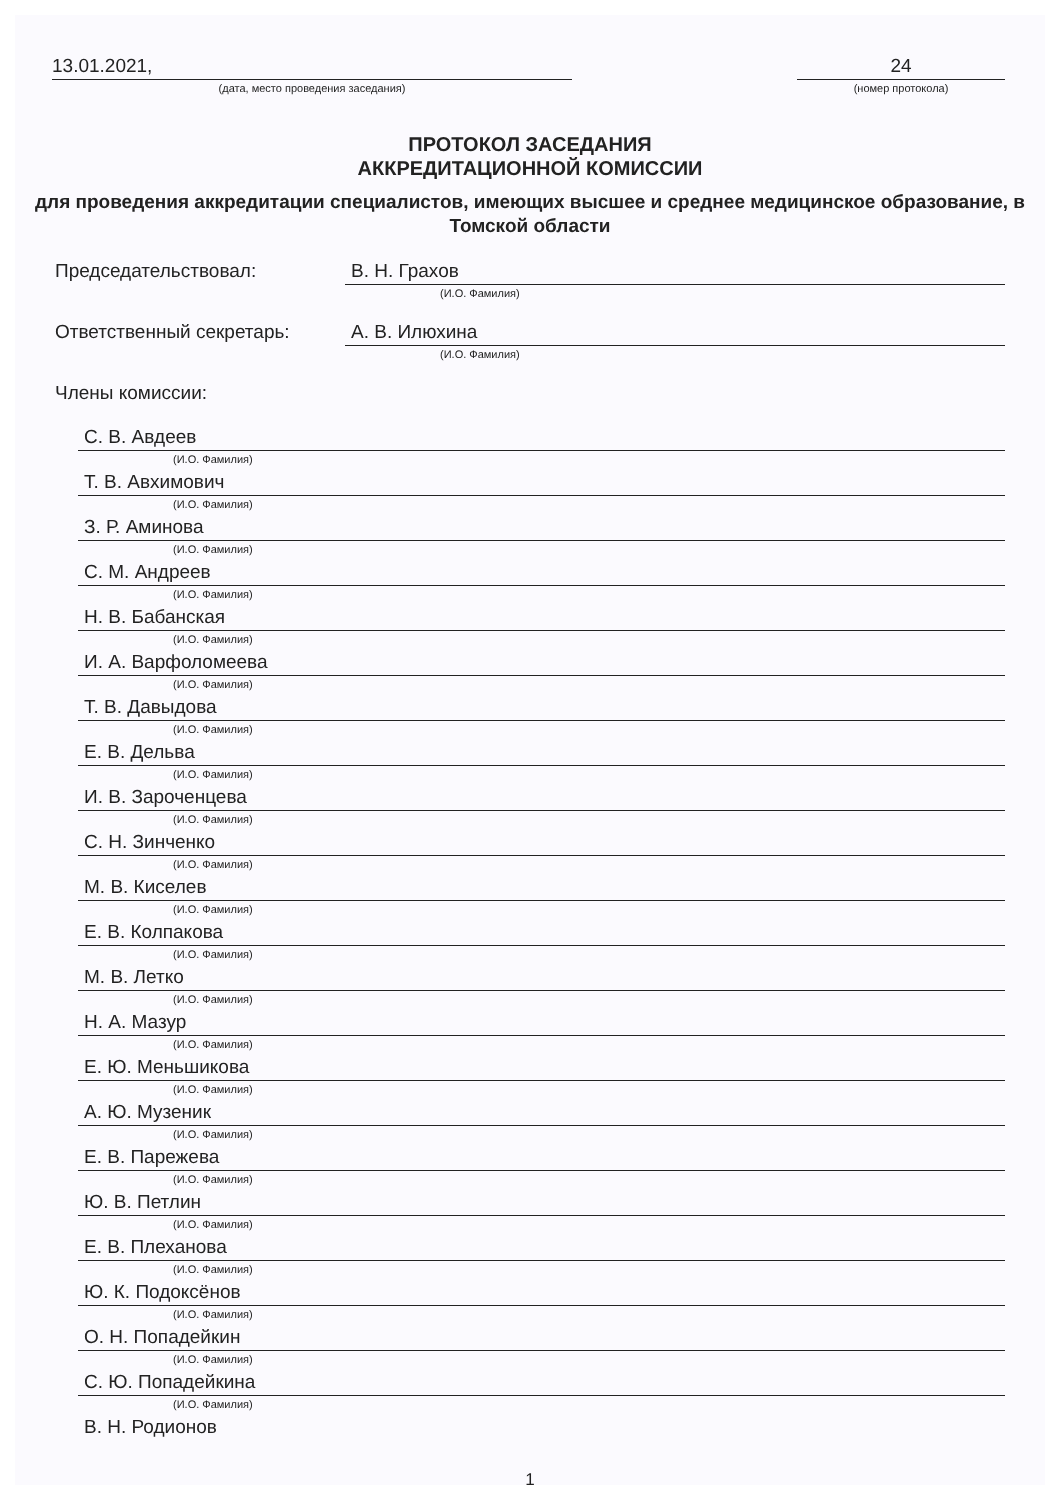13.01.2021,
(дата, место проведения заседания)
24
(номер протокола)
ПРОТОКОЛ ЗАСЕДАНИЯ
АККРЕДИТАЦИОННОЙ КОМИССИИ
для проведения аккредитации специалистов, имеющих высшее и среднее медицинское образование, в Томской области
Председательствовал: В. Н. Грахов
(И.О. Фамилия)
Ответственный секретарь: А. В. Илюхина
(И.О. Фамилия)
Члены комиссии:
С. В. Авдеев
(И.О. Фамилия)
Т. В. Авхимович
(И.О. Фамилия)
З. Р. Аминова
(И.О. Фамилия)
С. М. Андреев
(И.О. Фамилия)
Н. В. Бабанская
(И.О. Фамилия)
И. А. Варфоломеева
(И.О. Фамилия)
Т. В. Давыдова
(И.О. Фамилия)
Е. В. Дельва
(И.О. Фамилия)
И. В. Зароченцева
(И.О. Фамилия)
С. Н. Зинченко
(И.О. Фамилия)
М. В. Киселев
(И.О. Фамилия)
Е. В. Колпакова
(И.О. Фамилия)
М. В. Летко
(И.О. Фамилия)
Н. А. Мазур
(И.О. Фамилия)
Е. Ю. Меньшикова
(И.О. Фамилия)
А. Ю. Музеник
(И.О. Фамилия)
Е. В. Парежева
(И.О. Фамилия)
Ю. В. Петлин
(И.О. Фамилия)
Е. В. Плеханова
(И.О. Фамилия)
Ю. К. Подоксёнов
(И.О. Фамилия)
О. Н. Попадейкин
(И.О. Фамилия)
С. Ю. Попадейкина
(И.О. Фамилия)
В. Н. Родионов
1